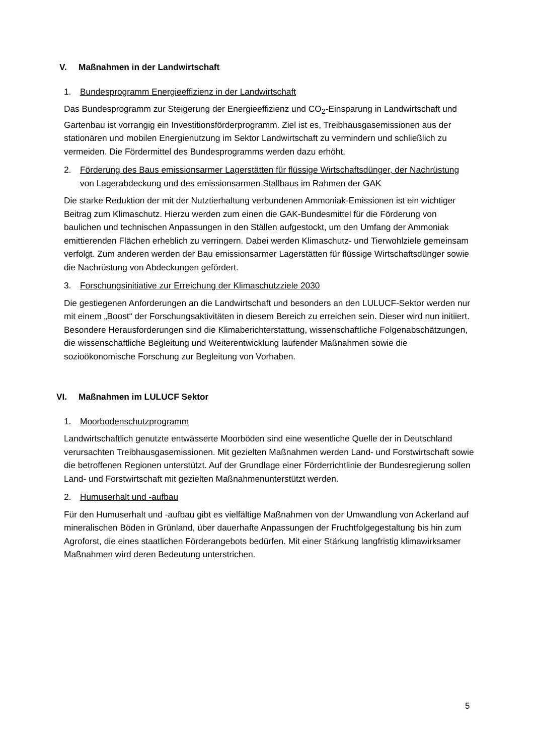V. Maßnahmen in der Landwirtschaft
1. Bundesprogramm Energieeffizienz in der Landwirtschaft
Das Bundesprogramm zur Steigerung der Energieeffizienz und CO<sub>2</sub>-Einsparung in Landwirtschaft und Gartenbau ist vorrangig ein Investitionsförderprogramm. Ziel ist es, Treibhausgasemissionen aus der stationären und mobilen Energienutzung im Sektor Landwirtschaft zu vermindern und schließlich zu vermeiden. Die Fördermittel des Bundesprogramms werden dazu erhöht.
2. Förderung des Baus emissionsarmer Lagerstätten für flüssige Wirtschaftsdünger, der Nachrüstung von Lagerabdeckung und des emissionsarmen Stallbaus im Rahmen der GAK
Die starke Reduktion der mit der Nutztierhaltung verbundenen Ammoniak-Emissionen ist ein wichtiger Beitrag zum Klimaschutz. Hierzu werden zum einen die GAK-Bundesmittel für die Förderung von baulichen und technischen Anpassungen in den Ställen aufgestockt, um den Umfang der Ammoniak emittierenden Flächen erheblich zu verringern. Dabei werden Klimaschutz- und Tierwohlziele gemeinsam verfolgt. Zum anderen werden der Bau emissionsarmer Lagerstätten für flüssige Wirtschaftsdünger sowie die Nachrüstung von Abdeckungen gefördert.
3. Forschungsinitiative zur Erreichung der Klimaschutzziele 2030
Die gestiegenen Anforderungen an die Landwirtschaft und besonders an den LULUCF-Sektor werden nur mit einem „Boost“ der Forschungsaktivitäten in diesem Bereich zu erreichen sein. Dieser wird nun initiiert. Besondere Herausforderungen sind die Klimaberichterstattung, wissenschaftliche Folgenabschätzungen, die wissenschaftliche Begleitung und Weiterentwicklung laufender Maßnahmen sowie die sozioökonomische Forschung zur Begleitung von Vorhaben.
VI. Maßnahmen im LULUCF Sektor
1. Moorbodenschutzprogramm
Landwirtschaftlich genutzte entwässerte Moorböden sind eine wesentliche Quelle der in Deutschland verursachten Treibhausgasemissionen. Mit gezielten Maßnahmen werden Land- und Forstwirtschaft sowie die betroffenen Regionen unterstützt. Auf der Grundlage einer Förderrichtlinie der Bundesregierung sollen Land- und Forstwirtschaft mit gezielten Maßnahmenunterstützt werden.
2. Humuserhalt und -aufbau
Für den Humuserhalt und -aufbau gibt es vielfältige Maßnahmen von der Umwandlung von Ackerland auf mineralischen Böden in Grünland, über dauerhafte Anpassungen der Fruchtfolgegestaltung bis hin zum Agroforst, die eines staatlichen Förderangebots bedürfen. Mit einer Stärkung langfristig klimawirksamer Maßnahmen wird deren Bedeutung unterstrichen.
5